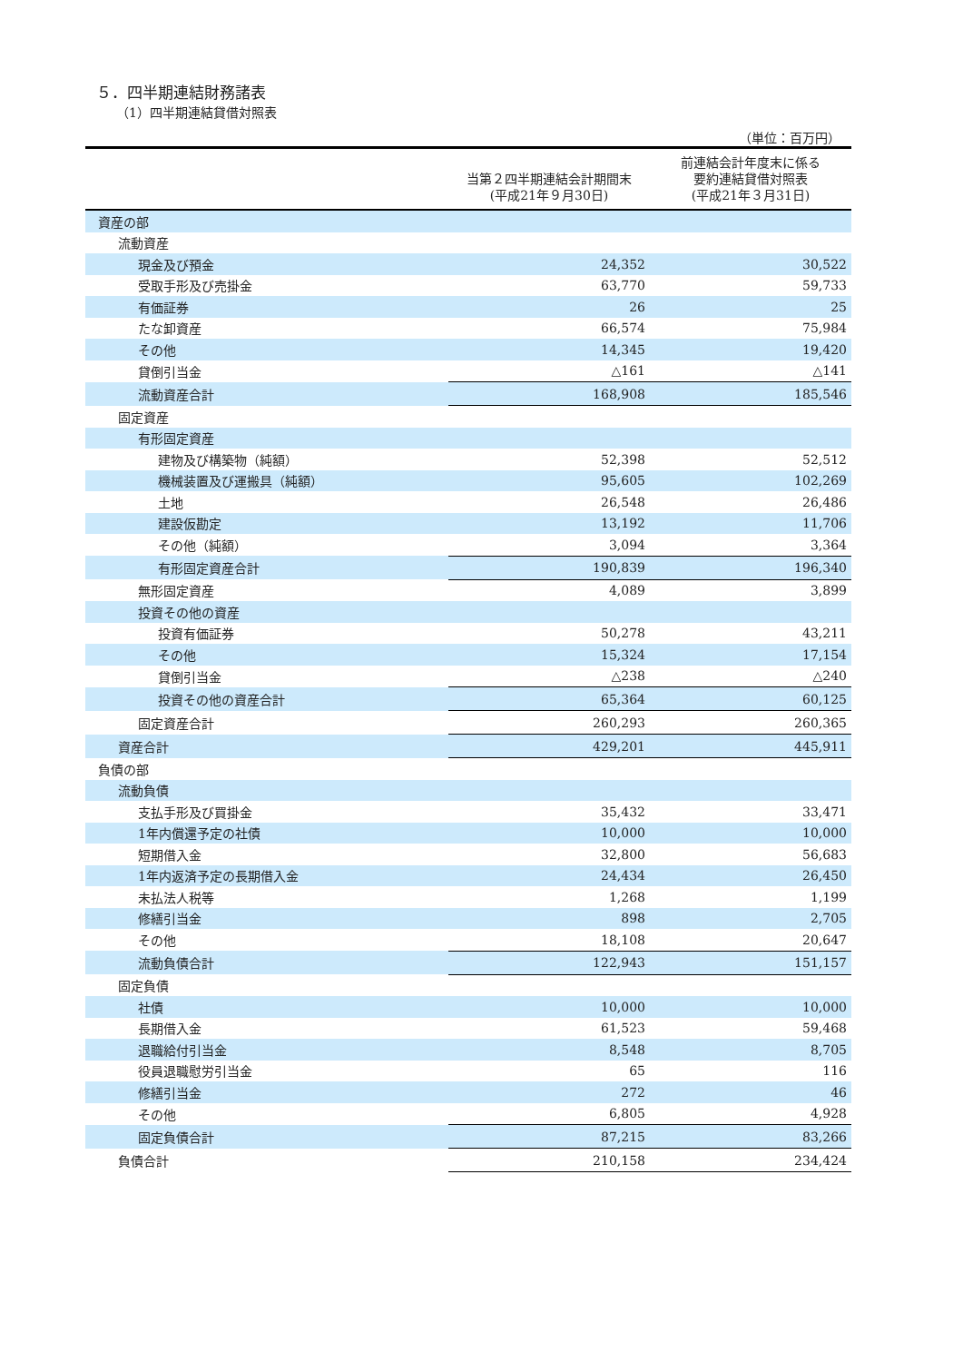５．四半期連結財務諸表
（1）四半期連結貸借対照表
（単位：百万円）
| | 当第２四半期連結会計期間末 (平成21年９月30日) | 前連結会計年度末に係る 要約連結貸借対照表 (平成21年３月31日) |
| --- | --- | --- |
| 資産の部 | | |
| 流動資産 | | |
| 現金及び預金 | 24,352 | 30,522 |
| 受取手形及び売掛金 | 63,770 | 59,733 |
| 有価証券 | 26 | 25 |
| たな卸資産 | 66,574 | 75,984 |
| その他 | 14,345 | 19,420 |
| 貸倒引当金 | △161 | △141 |
| 流動資産合計 | 168,908 | 185,546 |
| 固定資産 | | |
| 有形固定資産 | | |
| 建物及び構築物（純額） | 52,398 | 52,512 |
| 機械装置及び運搬具（純額） | 95,605 | 102,269 |
| 土地 | 26,548 | 26,486 |
| 建設仮勘定 | 13,192 | 11,706 |
| その他（純額） | 3,094 | 3,364 |
| 有形固定資産合計 | 190,839 | 196,340 |
| 無形固定資産 | 4,089 | 3,899 |
| 投資その他の資産 | | |
| 投資有価証券 | 50,278 | 43,211 |
| その他 | 15,324 | 17,154 |
| 貸倒引当金 | △238 | △240 |
| 投資その他の資産合計 | 65,364 | 60,125 |
| 固定資産合計 | 260,293 | 260,365 |
| 資産合計 | 429,201 | 445,911 |
| 負債の部 | | |
| 流動負債 | | |
| 支払手形及び買掛金 | 35,432 | 33,471 |
| 1年内償還予定の社債 | 10,000 | 10,000 |
| 短期借入金 | 32,800 | 56,683 |
| 1年内返済予定の長期借入金 | 24,434 | 26,450 |
| 未払法人税等 | 1,268 | 1,199 |
| 修繕引当金 | 898 | 2,705 |
| その他 | 18,108 | 20,647 |
| 流動負債合計 | 122,943 | 151,157 |
| 固定負債 | | |
| 社債 | 10,000 | 10,000 |
| 長期借入金 | 61,523 | 59,468 |
| 退職給付引当金 | 8,548 | 8,705 |
| 役員退職慰労引当金 | 65 | 116 |
| 修繕引当金 | 272 | 46 |
| その他 | 6,805 | 4,928 |
| 固定負債合計 | 87,215 | 83,266 |
| 負債合計 | 210,158 | 234,424 |